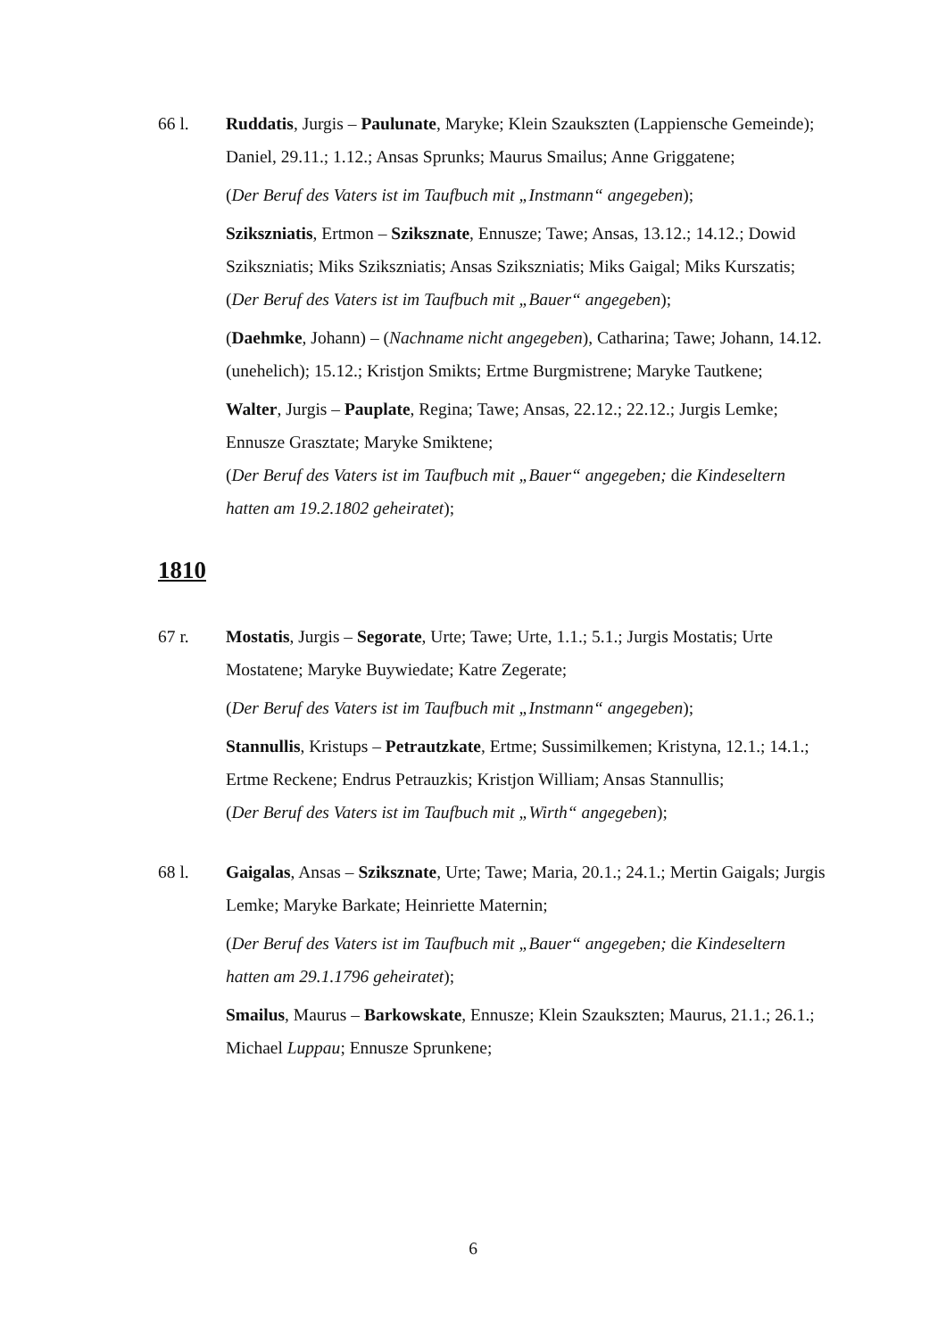66 l. Ruddatis, Jurgis – Paulunate, Maryke; Klein Szaukszten (Lappiensche Gemeinde); Daniel, 29.11.; 1.12.; Ansas Sprunks; Maurus Smailus; Anne Griggatene;
(Der Beruf des Vaters ist im Taufbuch mit „Instmann“ angegeben);
Szikszniatis, Ertmon – Sziksznate, Ennusze; Tawe; Ansas, 13.12.; 14.12.; Dowid Szikszniatis; Miks Szikszniatis; Ansas Szikszniatis; Miks Gaigal; Miks Kurszatis;
(Der Beruf des Vaters ist im Taufbuch mit „Bauer“ angegeben);
(Daehmke, Johann) – (Nachname nicht angegeben), Catharina; Tawe; Johann, 14.12. (unehelich); 15.12.; Kristjon Smikts; Ertme Burgmistrene; Maryke Tautkene;
Walter, Jurgis – Pauplate, Regina; Tawe; Ansas, 22.12.; 22.12.; Jurgis Lemke; Ennusze Grasztate; Maryke Smiktene;
(Der Beruf des Vaters ist im Taufbuch mit „Bauer“ angegeben; die Kindeseltern hatten am 19.2.1802 geheiratet);
1810
67 r. Mostatis, Jurgis – Segorate, Urte; Tawe; Urte, 1.1.; 5.1.; Jurgis Mostatis; Urte Mostatene; Maryke Buywiedate; Katre Zegerate;
(Der Beruf des Vaters ist im Taufbuch mit „Instmann“ angegeben);
Stannullis, Kristups – Petrautzkate, Ertme; Sussimilkemen; Kristyna, 12.1.; 14.1.; Ertme Reckene; Endrus Petrauzkis; Kristjon William; Ansas Stannullis;
(Der Beruf des Vaters ist im Taufbuch mit „Wirth“ angegeben);
68 l. Gaigalas, Ansas – Sziksznate, Urte; Tawe; Maria, 20.1.; 24.1.; Mertin Gaigals; Jurgis Lemke; Maryke Barkate; Heinriette Maternin;
(Der Beruf des Vaters ist im Taufbuch mit „Bauer“ angegeben; die Kindeseltern hatten am 29.1.1796 geheiratet);
Smailus, Maurus – Barkowskate, Ennusze; Klein Szaukszten; Maurus, 21.1.; 26.1.; Michael Luppau; Ennusze Sprunkene;
6